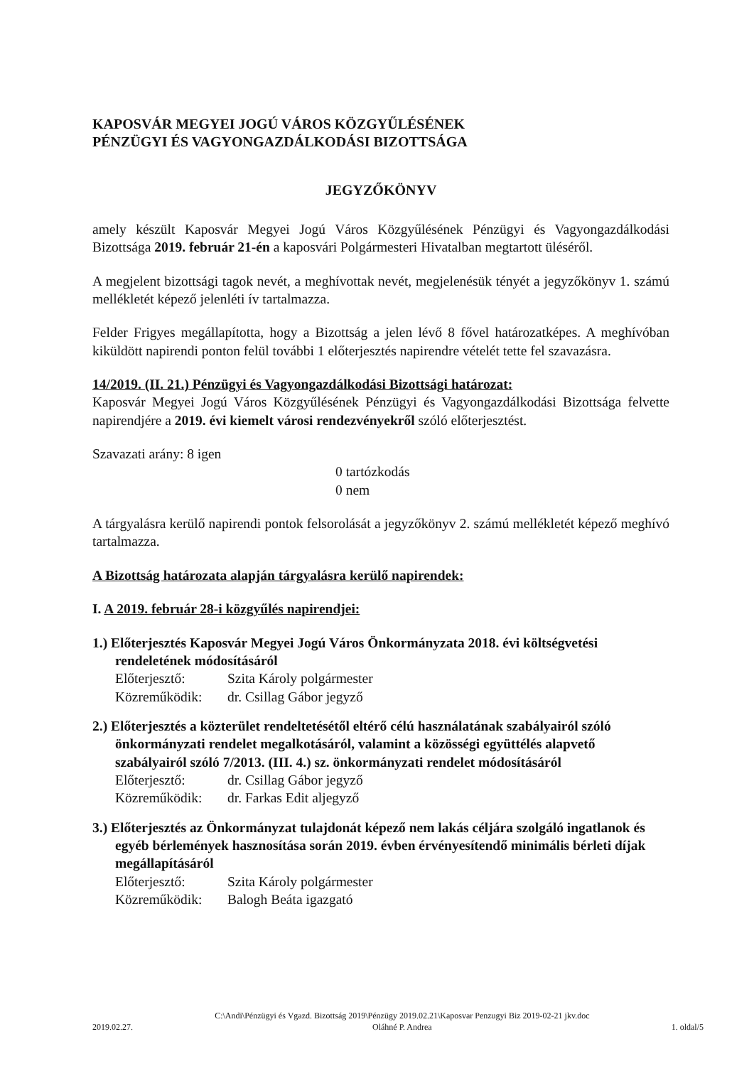KAPOSVÁR MEGYEI JOGÚ VÁROS KÖZGYŰLÉSÉNEK
PÉNZÜGYI ÉS VAGYONGAZDÁLKODÁSI BIZOTTSÁGA
JEGYZŐKÖNYV
amely készült Kaposvár Megyei Jogú Város Közgyűlésének Pénzügyi és Vagyongazdálkodási Bizottsága 2019. február 21-én a kaposvári Polgármesteri Hivatalban megtartott üléséről.
A megjelent bizottsági tagok nevét, a meghívottak nevét, megjelenésük tényét a jegyzőkönyv 1. számú mellékletét képező jelenléti ív tartalmazza.
Felder Frigyes megállapította, hogy a Bizottság a jelen lévő 8 fővel határozatképes. A meghívóban kiküldött napirendi ponton felül további 1 előterjesztés napirendre vételét tette fel szavazásra.
14/2019. (II. 21.) Pénzügyi és Vagyongazdálkodási Bizottsági határozat:
Kaposvár Megyei Jogú Város Közgyűlésének Pénzügyi és Vagyongazdálkodási Bizottsága felvette napirendjére a 2019. évi kiemelt városi rendezvényekről szóló előterjesztést.
Szavazati arány: 8 igen
0 tartózkodás
0 nem
A tárgyalásra kerülő napirendi pontok felsorolását a jegyzőkönyv 2. számú mellékletét képező meghívó tartalmazza.
A Bizottság határozata alapján tárgyalásra kerülő napirendek:
I. A 2019. február 28-i közgyűlés napirendjei:
1.) Előterjesztés Kaposvár Megyei Jogú Város Önkormányzata 2018. évi költségvetési rendeletének módosításáról
Előterjesztő: Szita Károly polgármester
Közreműködik: dr. Csillag Gábor jegyző
2.) Előterjesztés a közterület rendeltetésétől eltérő célú használatának szabályairól szóló önkormányzati rendelet megalkotásáról, valamint a közösségi együttélés alapvető szabályairól szóló 7/2013. (III. 4.) sz. önkormányzati rendelet módosításáról
Előterjesztő: dr. Csillag Gábor jegyző
Közreműködik: dr. Farkas Edit aljegyző
3.) Előterjesztés az Önkormányzat tulajdonát képező nem lakás céljára szolgáló ingatlanok és egyéb bérlemények hasznosítása során 2019. évben érvényesítendő minimális bérleti díjak megállapításáról
Előterjesztő: Szita Károly polgármester
Közreműködik: Balogh Beáta igazgató
2019.02.27. C:\Andi\Pénzügyi és Vgazd. Bizottság 2019\Pénzügy 2019.02.21\Kaposvar Penzugyi Biz 2019-02-21 jkv.doc
Oláhné P. Andrea 1. oldal/5